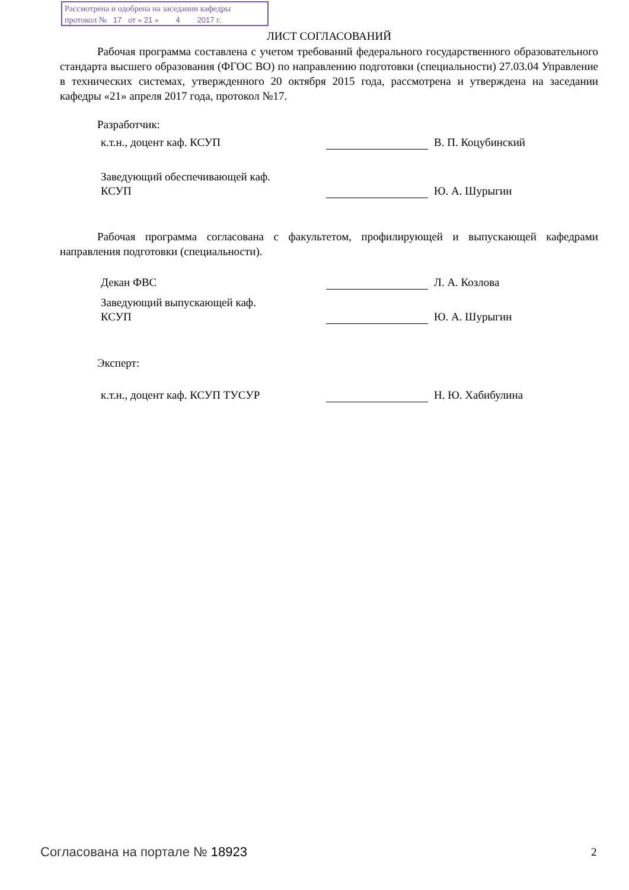Рассмотрена и одобрена на заседании кафедры
протокол № 17 от « 21 » 4 2017 г.
ЛИСТ СОГЛАСОВАНИЙ
Рабочая программа составлена с учетом требований федерального государственного образовательного стандарта высшего образования (ФГОС ВО) по направлению подготовки (специальности) 27.03.04 Управление в технических системах, утвержденного 20 октября 2015 года, рассмотрена и утверждена на заседании кафедры «21» апреля 2017 года, протокол №17.
Разработчик:
к.т.н., доцент каф. КСУП
В. П. Коцубинский
Заведующий обеспечивающей каф.
КСУП
Ю. А. Шурыгин
Рабочая программа согласована с факультетом, профилирующей и выпускающей кафедрами направления подготовки (специальности).
Декан ФВС
Л. А. Козлова
Заведующий выпускающей каф.
КСУП
Ю. А. Шурыгин
Эксперт:
к.т.н., доцент каф. КСУП ТУСУР
Н. Ю. Хабибулина
Согласована на портале № 18923 2